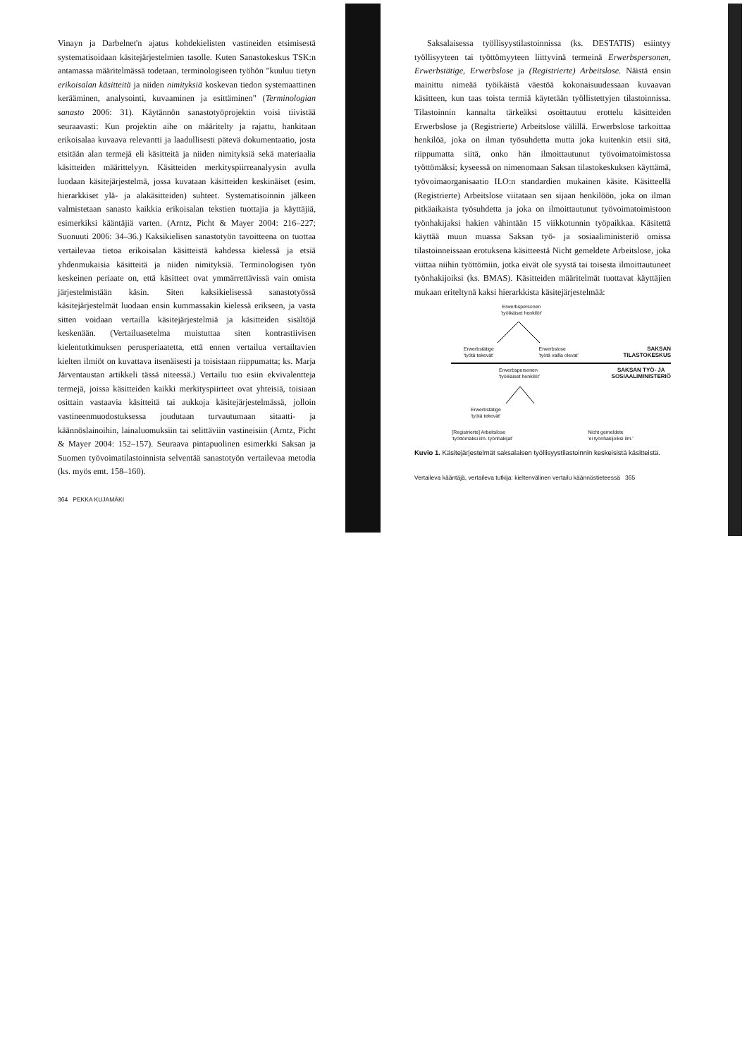Vinayn ja Darbelnet'n ajatus kohdekielisten vastineiden etsimisestä systematisoidaan käsitejärjestelmien tasolle. Kuten Sanastokeskus TSK:n antamassa määritelmässä todetaan, terminologiseen työhön "kuuluu tietyn erikoisalan käsitteitä ja niiden nimityksiä koskevan tiedon systemaattinen kerääminen, analysointi, kuvaaminen ja esittäminen" (Terminologian sanasto 2006: 31). Käytännön sanastotyöprojektin voisi tiivistää seuraavasti: Kun projektin aihe on määritelty ja rajattu, hankitaan erikoisalaa kuvaava relevantti ja laadullisesti pätevä dokumentaatio, josta etsitään alan termejä eli käsitteitä ja niiden nimityksiä sekä materiaalia käsitteiden määrittelyyn. Käsitteiden merkityspiirreanalyysin avulla luodaan käsitejärjestelmä, jossa kuvataan käsitteiden keskinäiset (esim. hierarkkiset ylä- ja alakäsitteiden) suhteet. Systematisoinnin jälkeen valmistetaan sanasto kaikkia erikoisalan tekstien tuottajia ja käyttäjiä, esimerkiksi kääntäjiä varten. (Arntz, Picht & Mayer 2004: 216–227; Suonuuti 2006: 34–36.) Kaksikielisen sanastotyön tavoitteena on tuottaa vertailevaa tietoa erikoisalan käsitteistä kahdessa kielessä ja etsiä yhdenmukaisia käsitteitä ja niiden nimityksiä. Terminologisen työn keskeinen periaate on, että käsitteet ovat ymmärrettävissä vain omista järjestelmistään käsin. Siten kaksikielisessä sanastotyössä käsitejärjestelmät luodaan ensin kummassakin kielessä erikseen, ja vasta sitten voidaan vertailla käsitejärjestelmiä ja käsitteiden sisältöjä keskenään. (Vertailuasetelma muistuttaa siten kontrastiivisen kielentutkimuksen perusperiaatetta, että ennen vertailua vertailtavien kielten ilmiöt on kuvattava itsenäisesti ja toisistaan riippumatta; ks. Marja Järventaustan artikkeli tässä niteessä.) Vertailu tuo esiin ekvivalentteja termejä, joissa käsitteiden kaikki merkityspiirteet ovat yhteisiä, toisiaan osittain vastaavia käsitteitä tai aukkoja käsitejärjestelmässä, jolloin vastineenmuodostuksessa joudutaan turvautumaan sitaatti- ja käännöslainoihin, lainaluomuksiin tai selittäviin vastineisiin (Arntz, Picht & Mayer 2004: 152–157). Seuraava pintapuolinen esimerkki Saksan ja Suomen työvoimatilastoinnista selventää sanastotyön vertailevaa metodia (ks. myös emt. 158–160).
364 PEKKA KUJAMÄKI
Saksalaisessa työllisyystilastoinnissa (ks. DESTATIS) esiintyy työllisyyteen tai työttömyyteen liittyvinä termeinä Erwerbspersonen, Erwerbstätige, Erwerbslose ja (Registrierte) Arbeitslose. Näistä ensin mainittu nimeää työikäistä väestöä kokonaisuudessaan kuvaavan käsitteen, kun taas toista termiä käytetään työllistettyjen tilastoinnissa. Tilastoinnin kannalta tärkeäksi osoittautuu erottelu käsitteiden Erwerbslose ja (Registrierte) Arbeitslose välillä. Erwerbslose tarkoittaa henkilöä, joka on ilman työsuhdetta mutta joka kuitenkin etsii sitä, riippumatta siitä, onko hän ilmoittautunut työvoimatoimistossa työttömäksi; kyseessä on nimenomaan Saksan tilastokeskuksen käyttämä, työvoimaorganisaatio ILO:n standardien mukainen käsite. Käsitteellä (Registrierte) Arbeitslose viitataan sen sijaan henkilöön, joka on ilman pitkäaikaista työsuhdetta ja joka on ilmoittautunut työvoimatoimistoon työnhakijaksi hakien vähintään 15 viikkotunnin työpaikkaa. Käsitettä käyttää muun muassa Saksan työ- ja sosiaaliministeriö omissa tilastoinneissaan erotuksena käsitteestä Nicht gemeldete Arbeitslose, joka viittaa niihin työttömiin, jotka eivät ole syystä tai toisesta ilmoittautuneet työnhakijoiksi (ks. BMAS). Käsitteiden määritelmät tuottavat käyttäjien mukaan eriteltynä kaksi hierarkkista käsitejärjestelmää:
Erwerbspersonen
'työikäiset henkilöt'
Erwerbstätige
'työtä tekevät' Erwerbslose
'työtä vailla olevat' SAKSAN
TILASTOKESKUS
Erwerbspersonen
'työikäiset henkilöt' SAKSAN TYÖ- JA
SOSIAALIMINISTERIÖ
Erwerbstätige
'työtä tekevät'
[Registrierte] Arbeitslose
'työttömäksi ilm. työnhakijat' Nicht gemeldete
'ei työnhakijoiksi ilm.'
Kuvio 1. Käsitejärjestelmät saksalaisen työllisyystilastoinnin keskeisistä käsitteistä.
Vertaileva kääntäjä, vertaileva tutkija: kieltenvälinen vertailu käännöstieteessä 365